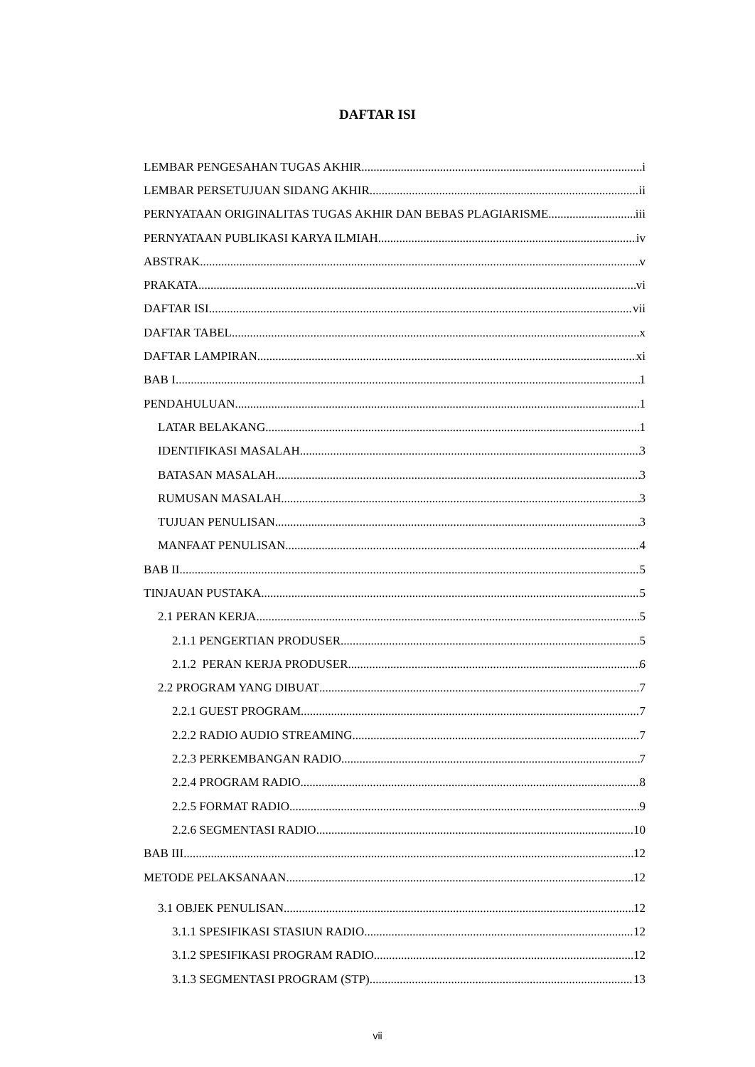DAFTAR ISI
LEMBAR PENGESAHAN TUGAS AKHIR i
LEMBAR PERSETUJUAN SIDANG AKHIR ii
PERNYATAAN ORIGINALITAS TUGAS AKHIR DAN BEBAS PLAGIARISME iii
PERNYATAAN PUBLIKASI KARYA ILMIAH iv
ABSTRAK v
PRAKATA vi
DAFTAR ISI vii
DAFTAR TABEL x
DAFTAR LAMPIRAN xi
BAB I 1
PENDAHULUAN 1
LATAR BELAKANG 1
IDENTIFIKASI MASALAH 3
BATASAN MASALAH 3
RUMUSAN MASALAH 3
TUJUAN PENULISAN 3
MANFAAT PENULISAN 4
BAB II 5
TINJAUAN PUSTAKA 5
2.1 PERAN KERJA 5
2.1.1 PENGERTIAN PRODUSER 5
2.1.2 PERAN KERJA PRODUSER 6
2.2 PROGRAM YANG DIBUAT 7
2.2.1 GUEST PROGRAM. 7
2.2.2 RADIO AUDIO STREAMING 7
2.2.3 PERKEMBANGAN RADIO 7
2.2.4 PROGRAM RADIO 8
2.2.5 FORMAT RADIO 9
2.2.6 SEGMENTASI RADIO 10
BAB III 12
METODE PELAKSANAAN 12
3.1 OBJEK PENULISAN 12
3.1.1 SPESIFIKASI STASIUN RADIO 12
3.1.2 SPESIFIKASI PROGRAM RADIO 12
3.1.3 SEGMENTASI PROGRAM (STP) 13
vii